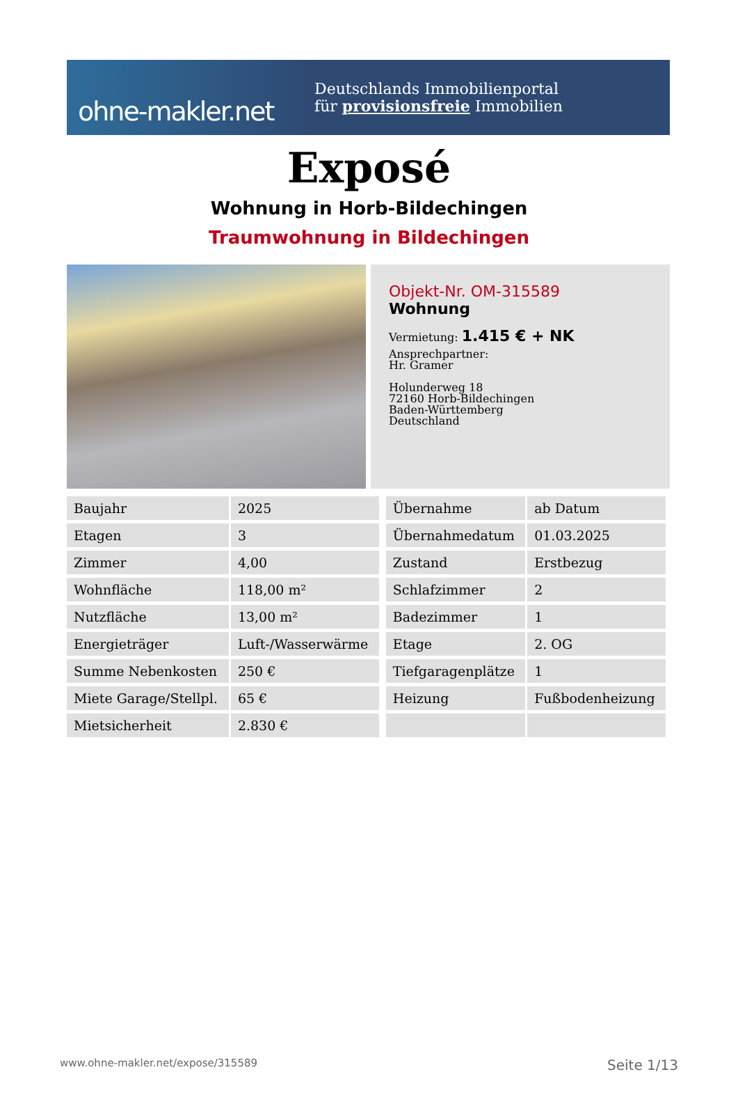ohne-makler.net
Deutschlands Immobilienportal
für provisionsfreie Immobilien
Exposé
Wohnung in Horb-Bildechingen
Traumwohnung in Bildechingen
Objekt-Nr. OM-315589
Wohnung
Vermietung: 1.415 € + NK
Ansprechpartner:
Hr. Gramer
Holunderweg 18
72160 Horb-Bildechingen
Baden-Württemberg
Deutschland
| Baujahr | 2025 | | Übernahme | ab Datum |
| Etagen | 3 | | Übernahmedatum | 01.03.2025 |
| Zimmer | 4,00 | | Zustand | Erstbezug |
| Wohnfläche | 118,00 m² | | Schlafzimmer | 2 |
| Nutzfläche | 13,00 m² | | Badezimmer | 1 |
| Energieträger | Luft-/Wasserwärme | | Etage | 2. OG |
| Summe Nebenkosten | 250 € | | Tiefgaragenplätze | 1 |
| Miete Garage/Stellpl. | 65 € | | Heizung | Fußbodenheizung |
| Mietsicherheit | 2.830 € | | | |
www.ohne-makler.net/expose/315589 Seite 1/13